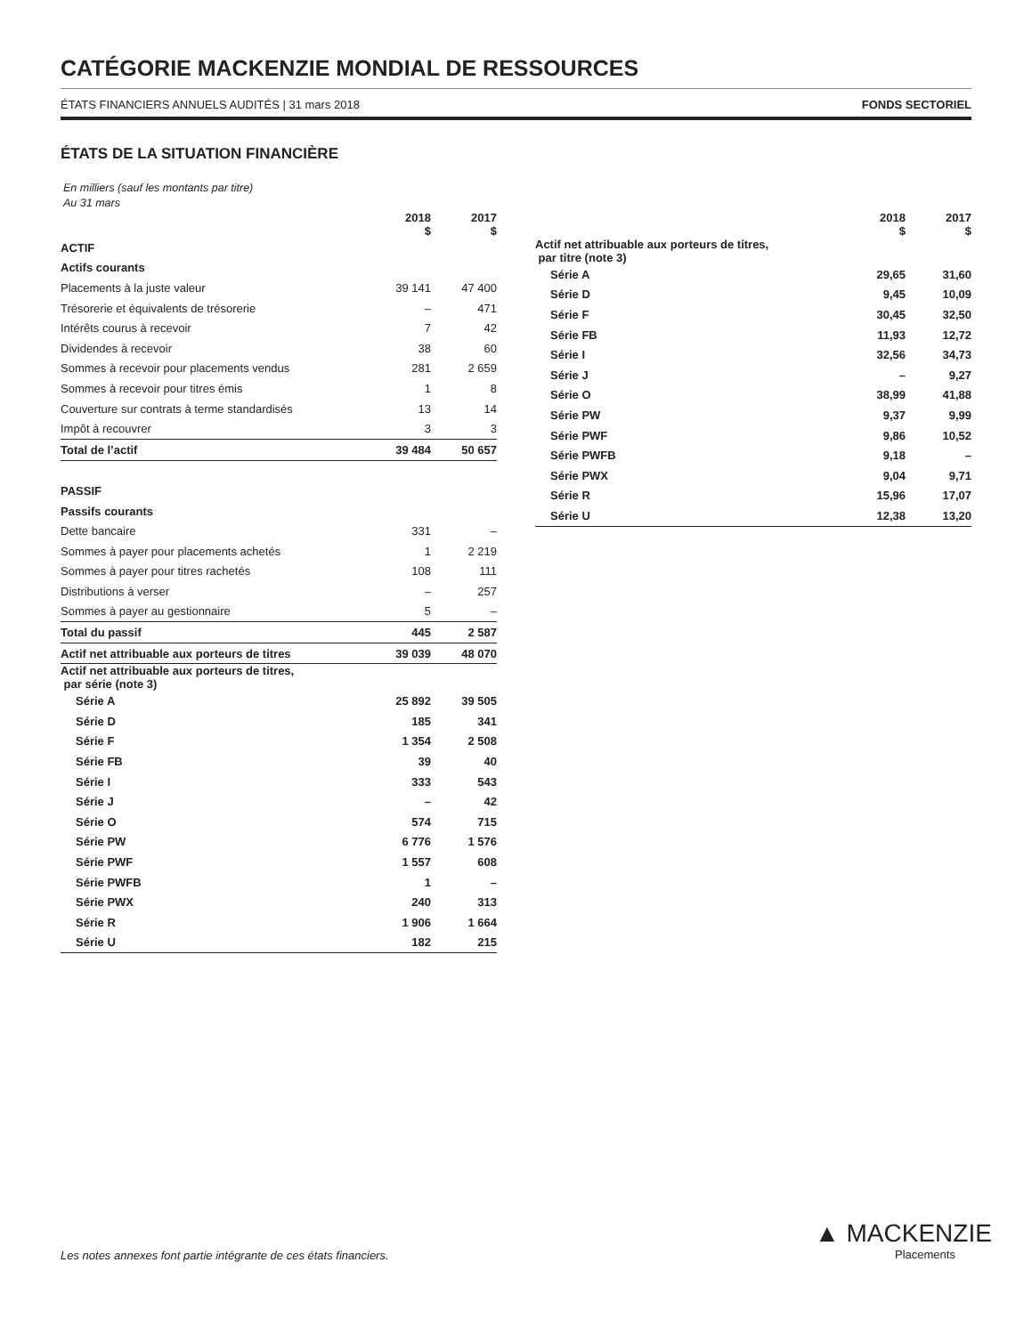CATÉGORIE MACKENZIE MONDIAL DE RESSOURCES
ÉTATS FINANCIERS ANNUELS AUDITÉS | 31 mars 2018 FONDS SECTORIEL
ÉTATS DE LA SITUATION FINANCIÈRE
En milliers (sauf les montants par titre)
Au 31 mars
| | 2018 $ | 2017 $ |
| --- | --- | --- |
| ACTIF | | |
| Actifs courants | | |
| Placements à la juste valeur | 39 141 | 47 400 |
| Trésorerie et équivalents de trésorerie | – | 471 |
| Intérêts courus à recevoir | 7 | 42 |
| Dividendes à recevoir | 38 | 60 |
| Sommes à recevoir pour placements vendus | 281 | 2 659 |
| Sommes à recevoir pour titres émis | 1 | 8 |
| Couverture sur contrats à terme standardisés | 13 | 14 |
| Impôt à recouvrer | 3 | 3 |
| Total de l’actif | 39 484 | 50 657 |
| PASSIF | | |
| Passifs courants | | |
| Dette bancaire | 331 | – |
| Sommes à payer pour placements achetés | 1 | 2 219 |
| Sommes à payer pour titres rachetés | 108 | 111 |
| Distributions à verser | – | 257 |
| Sommes à payer au gestionnaire | 5 | – |
| Total du passif | 445 | 2 587 |
| Actif net attribuable aux porteurs de titres | 39 039 | 48 070 |
| Actif net attribuable aux porteurs de titres, par série (note 3) | | |
| Série A | 25 892 | 39 505 |
| Série D | 185 | 341 |
| Série F | 1 354 | 2 508 |
| Série FB | 39 | 40 |
| Série I | 333 | 543 |
| Série J | – | 42 |
| Série O | 574 | 715 |
| Série PW | 6 776 | 1 576 |
| Série PWF | 1 557 | 608 |
| Série PWFB | 1 | – |
| Série PWX | 240 | 313 |
| Série R | 1 906 | 1 664 |
| Série U | 182 | 215 |
| | 2018 $ | 2017 $ |
| --- | --- | --- |
| Actif net attribuable aux porteurs de titres, par titre (note 3) | | |
| Série A | 29,65 | 31,60 |
| Série D | 9,45 | 10,09 |
| Série F | 30,45 | 32,50 |
| Série FB | 11,93 | 12,72 |
| Série I | 32,56 | 34,73 |
| Série J | – | 9,27 |
| Série O | 38,99 | 41,88 |
| Série PW | 9,37 | 9,99 |
| Série PWF | 9,86 | 10,52 |
| Série PWFB | 9,18 | – |
| Série PWX | 9,04 | 9,71 |
| Série R | 15,96 | 17,07 |
| Série U | 12,38 | 13,20 |
Les notes annexes font partie intégrante de ces états financiers.
▲ MACKENZIE
Placements